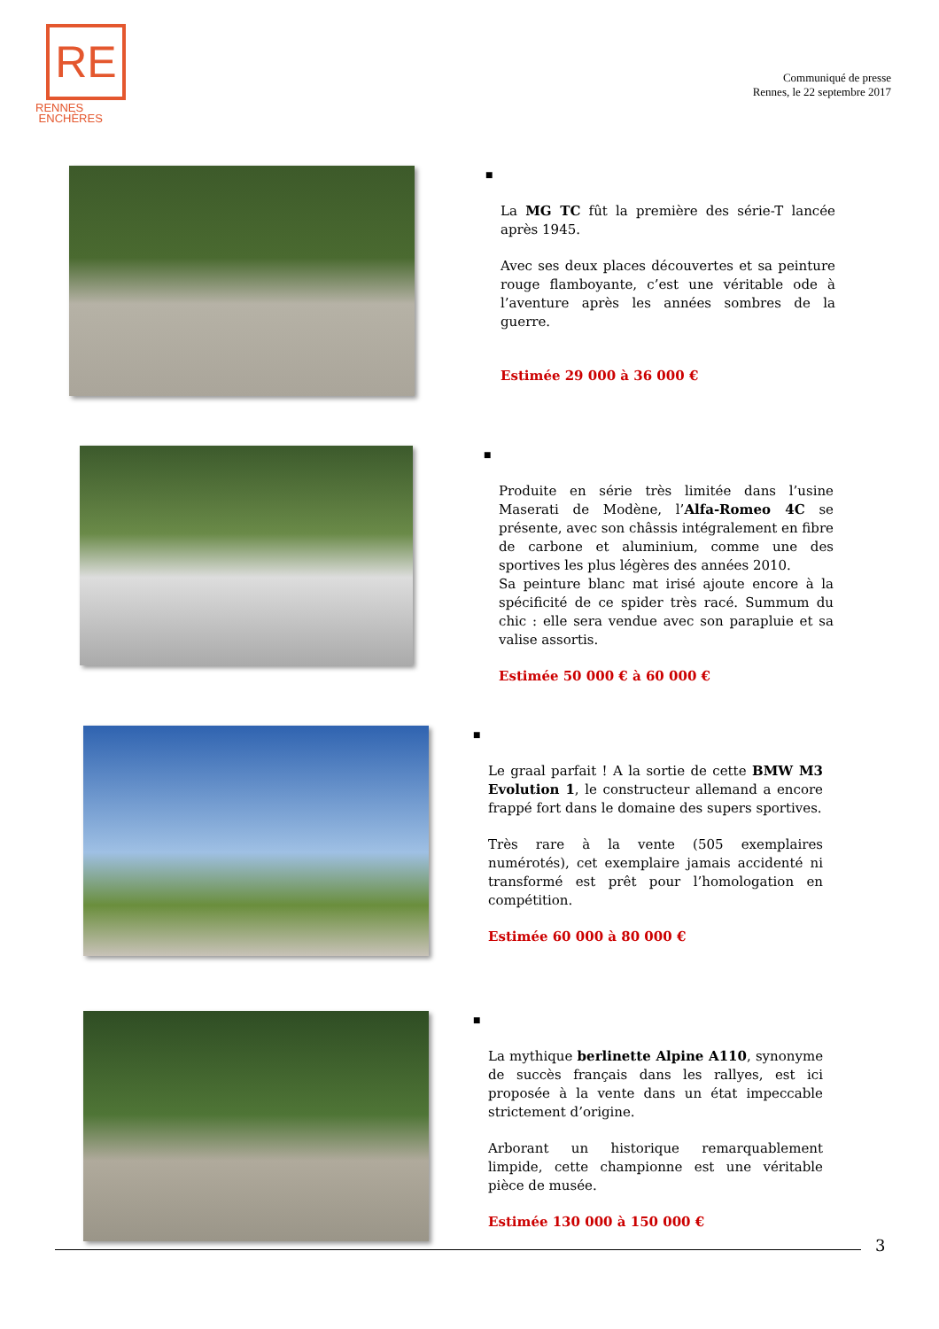RE
RENNES
ENCHÈRES
Communiqué de presse
Rennes, le 22 septembre 2017
■
La MG TC fût la première des série-T lancée après 1945.
Avec ses deux places découvertes et sa peinture rouge flamboyante, c’est une véritable ode à l’aventure après les années sombres de la guerre.
Estimée 29 000 à 36 000 €
■
Produite en série très limitée dans l’usine Maserati de Modène, l’Alfa-Romeo 4C se présente, avec son châssis intégralement en fibre de carbone et aluminium, comme une des sportives les plus légères des années 2010.
Sa peinture blanc mat irisé ajoute encore à la spécificité de ce spider très racé. Summum du chic : elle sera vendue avec son parapluie et sa valise assortis.
Estimée 50 000 € à 60 000 €
■
Le graal parfait ! A la sortie de cette BMW M3 Evolution 1, le constructeur allemand a encore frappé fort dans le domaine des supers sportives.
Très rare à la vente (505 exemplaires numérotés), cet exemplaire jamais accidenté ni transformé est prêt pour l’homologation en compétition.
Estimée 60 000 à 80 000 €
■
La mythique berlinette Alpine A110, synonyme de succès français dans les rallyes, est ici proposée à la vente dans un état impeccable strictement d’origine.
Arborant un historique remarquablement limpide, cette championne est une véritable pièce de musée.
Estimée 130 000 à 150 000 €
3